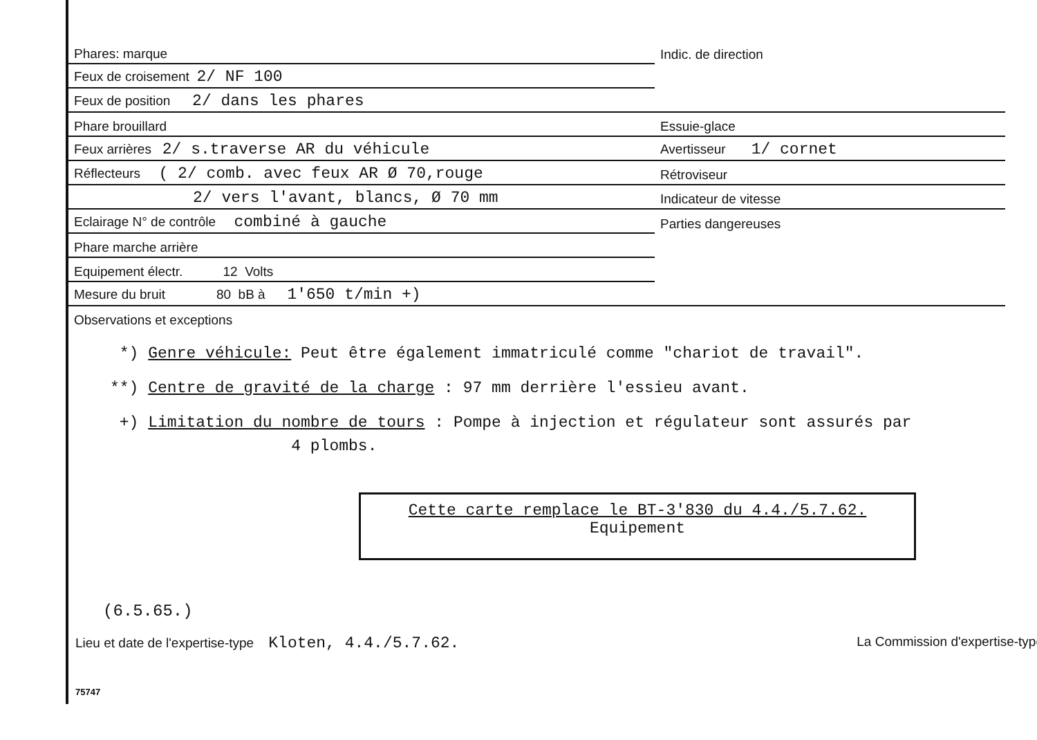| Phares: marque | Indic. de direction |
| Feux de croisement 2/ NF 100 | |
| Feux de position 2/ dans les phares | |
| Phare brouillard | Essuie-glace |
| Feux arrières 2/ s.traverse AR du véhicule | Avertisseur 1/ cornet |
| Réflecteurs ( 2/ comb. avec feux AR Ø 70,rouge | Rétroviseur |
| 2/ vers l'avant, blancs, Ø 70 mm | Indicateur de vitesse |
| Eclairage N° de contrôle combiné à gauche | Parties dangereuses |
| Phare marche arrière | |
| Equipement électr. 12 Volts | |
| Mesure du bruit 80 bB à 1'650 t/min +) | |
| Observations et exceptions | |
*) Genre véhicule: Peut être également immatriculé comme "chariot de travail".
**) Centre de gravité de la charge : 97 mm derrière l'essieu avant.
+) Limitation du nombre de tours : Pompe à injection et régulateur sont assurés par
4 plombs.
Cette carte remplace le BT-3'830 du 4.4./5.7.62.
Equipement
(6.5.65.)
Lieu et date de l'expertise-type Kloten, 4.4./5.7.62. La Commission d'expertise-type
75747